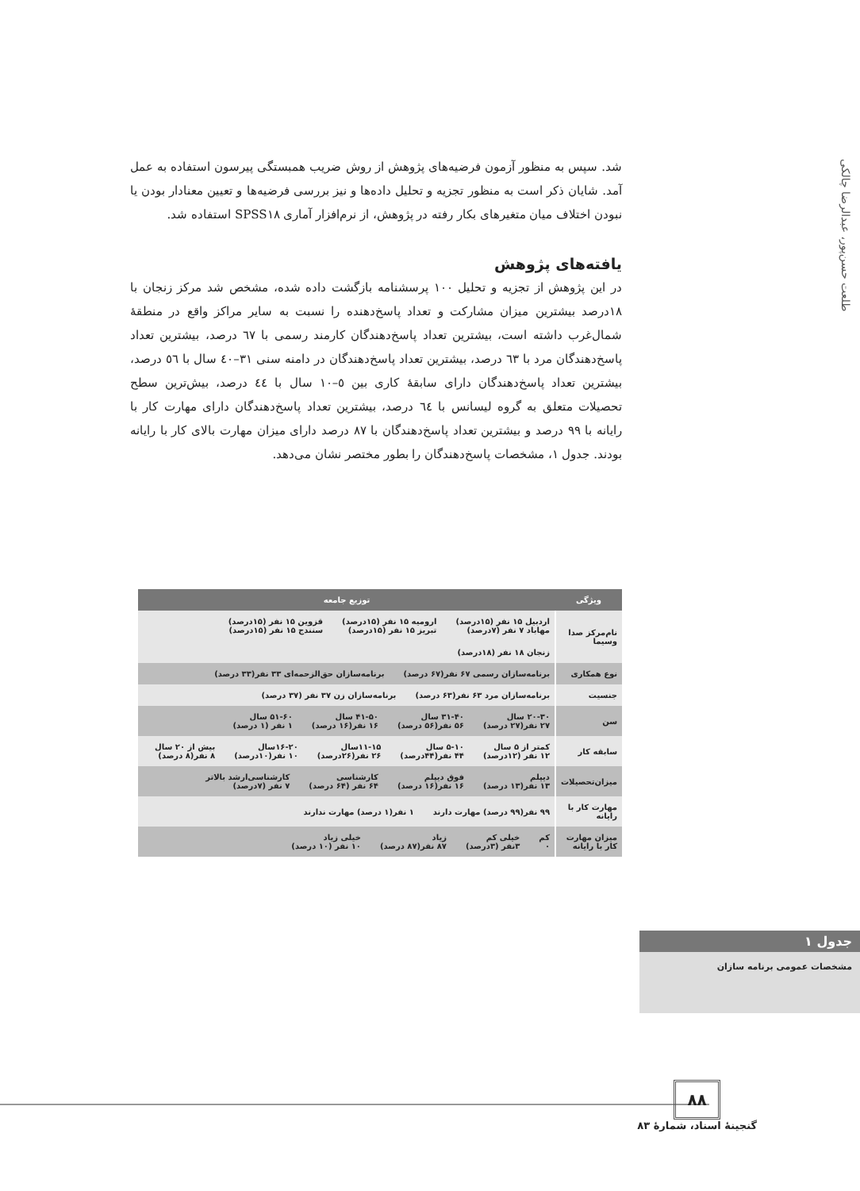طلعت حسن‌پور، عبدالرضا چالکی
شد. سپس به منظور آزمون فرضیه‌های پژوهش از روش ضریب همبستگی پیرسون استفاده به عمل آمد. شایان ذکر است به منظور تجزیه و تحلیل داده‌ها و نیز بررسی فرضیه‌ها و تعیین معنادار بودن یا نبودن اختلاف میان متغیرهای بکار رفته در پژوهش، از نرم‌افزار آماری SPSS۱۸ استفاده شد.
یافته‌های پژوهش
در این پژوهش از تجزیه و تحلیل ۱۰۰ پرسشنامه بازگشت داده شده، مشخص شد مرکز زنجان با ۱۸درصد بیشترین میزان مشارکت و تعداد پاسخ‌دهنده را نسبت به سایر مراکز واقع در منطقهٔ شمال‌غرب داشته است، بیشترین تعداد پاسخ‌دهندگان کارمند رسمی با ٦٧ درصد، بیشترین تعداد پاسخ‌دهندگان مرد با ٦٣ درصد، بیشترین تعداد پاسخ‌دهندگان در دامنه سنی ٣١–٤٠ سال با ٥٦ درصد، بیشترین تعداد پاسخ‌دهندگان دارای سابقهٔ کاری بین ٥–١٠ سال با ٤٤ درصد، بیش‌ترین سطح تحصیلات متعلق به گروه لیسانس با ٦٤ درصد، بیشترین تعداد پاسخ‌دهندگان دارای مهارت کار با رایانه با ٩٩ درصد و بیشترین تعداد پاسخ‌دهندگان با ٨٧ درصد دارای میزان مهارت بالای کار با رایانه بودند. جدول ١، مشخصات پاسخ‌دهندگان را بطور مختصر نشان می‌دهد.
| ویژگی | توزیع جامعه |
| --- | --- |
| نام‌مرکز صدا وسیما | اردبیل ۱۵ نفر (۱۵درصد) مهاباد ۷ نفر (۷درصد) ارومیه ۱۵ نفر (۱۵درصد) تبریز ۱۵ نفر (۱۵درصد) قزوین ۱۵ نفر (۱۵درصد) سنندج ۱۵ نفر (۱۵درصد) زنجان ۱۸ نفر (۱۸درصد) |
| نوع همکاری | برنامه‌سازان رسمی ۶۷ نفر(۶۷ درصد) برنامه‌سازان حق‌الزحمه‌ای ۳۳ نفر(۳۳ درصد) |
| جنسیت | برنامه‌سازان مرد ۶۳ نفر(۶۳ درصد) برنامه‌سازان زن ۳۷ نفر (۳۷ درصد) |
| سن | ۲۰-۳۰ سال ۲۷ نفر(۲۷ درصد) ۳۱-۴۰ سال ۵۶ نفر(۵۶ درصد) ۴۱-۵۰ سال ۱۶ نفر(۱۶ درصد) ۵۱-۶۰ سال ۱ نفر (۱ درصد) |
| سابقه کار | کمتر از ۵ سال ۱۲ نفر (۱۲درصد) ۵-۱۰ سال ۴۴ نفر(۴۴درصد) ۱۱-۱۵سال ۲۶ نفر(۲۶درصد) ۱۶-۲۰سال ۱۰ نفر(۱۰درصد) بیش از ۲۰ سال ۸ نفر(۸ درصد) |
| میزان‌تحصیلات | دیپلم ۱۳ نفر(۱۳ درصد) فوق دیپلم ۱۶ نفر(۱۶ درصد) کارشناسی ۶۴ نفر (۶۴ درصد) کارشناسی‌ارشد بالاتر ۷ نفر (۷درصد) |
| مهارت کار با رایانه | ۹۹ نفر(۹۹ درصد) مهارت دارند ۱ نفر(۱ درصد) مهارت ندارند |
| میزان مهارت کار با رایانه | کم ۰ خیلی کم ۳نفر (۳درصد) زیاد ۸۷ نفر(۸۷ درصد) خیلی زیاد ۱۰ نفر (۱۰ درصد) |
جدول ۱
مشخصات عمومی برنامه سازان
۸۸
گنجینهٔ اسناد، شمارهٔ ۸۳